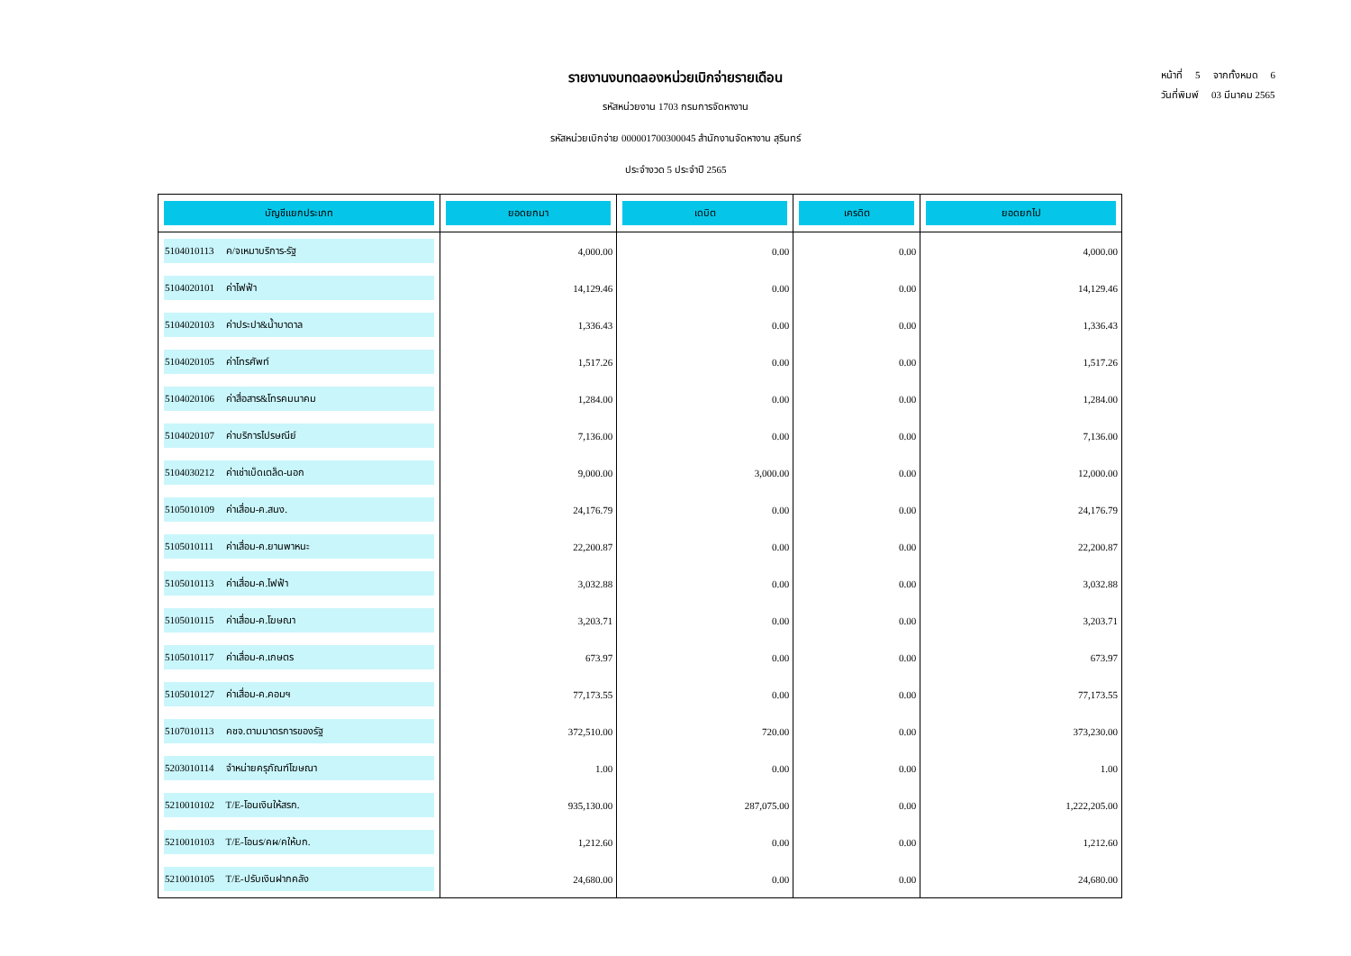หน้าที่ 5 จากทั้งหมด 6
วันที่พิมพ์ 03 มีนาคม 2565
รายงานงบทดลองหน่วยเบิกจ่ายรายเดือน
รหัสหน่วยงาน 1703 กรมการจัดหางาน
รหัสหน่วยเบิกจ่าย 000001700300045 สำนักงานจัดหางาน สุรินทร์
ประจำงวด 5 ประจำปี 2565
| บัญชีแยกประเภท | ยอดยกมา | เดบิต | เครดิต | ยอดยกไป |
| --- | --- | --- | --- | --- |
| 5104010113 ค/จเหมาบริการ-รัฐ | 4,000.00 | 0.00 | 0.00 | 4,000.00 |
| 5104020101 ค่าไฟฟ้า | 14,129.46 | 0.00 | 0.00 | 14,129.46 |
| 5104020103 ค่าประปา&น้ำบาดาล | 1,336.43 | 0.00 | 0.00 | 1,336.43 |
| 5104020105 ค่าโทรศัพท์ | 1,517.26 | 0.00 | 0.00 | 1,517.26 |
| 5104020106 ค่าสื่อสาร&โทรคมนาคม | 1,284.00 | 0.00 | 0.00 | 1,284.00 |
| 5104020107 ค่าบริการไปรษณีย์ | 7,136.00 | 0.00 | 0.00 | 7,136.00 |
| 5104030212 ค่าเช่าเบ็ดเตล็ด-นอก | 9,000.00 | 3,000.00 | 0.00 | 12,000.00 |
| 5105010109 ค่าเสื่อม-ค.สนง. | 24,176.79 | 0.00 | 0.00 | 24,176.79 |
| 5105010111 ค่าเสื่อม-ค.ยานพาหนะ | 22,200.87 | 0.00 | 0.00 | 22,200.87 |
| 5105010113 ค่าเสื่อม-ค.ไฟฟ้า | 3,032.88 | 0.00 | 0.00 | 3,032.88 |
| 5105010115 ค่าเสื่อม-ค.โฆษณา | 3,203.71 | 0.00 | 0.00 | 3,203.71 |
| 5105010117 ค่าเสื่อม-ค.เกษตร | 673.97 | 0.00 | 0.00 | 673.97 |
| 5105010127 ค่าเสื่อม-ค.คอมฯ | 77,173.55 | 0.00 | 0.00 | 77,173.55 |
| 5107010113 คชจ.ตามมาตรการของรัฐ | 372,510.00 | 720.00 | 0.00 | 373,230.00 |
| 5203010114 จำหน่ายครุภัณฑ์โฆษณา | 1.00 | 0.00 | 0.00 | 1.00 |
| 5210010102 T/E-โอนเงินให้สรก. | 935,130.00 | 287,075.00 | 0.00 | 1,222,205.00 |
| 5210010103 T/E-โอนร/คผ/คให้บก. | 1,212.60 | 0.00 | 0.00 | 1,212.60 |
| 5210010105 T/E-ปรับเงินฝากคลัง | 24,680.00 | 0.00 | 0.00 | 24,680.00 |